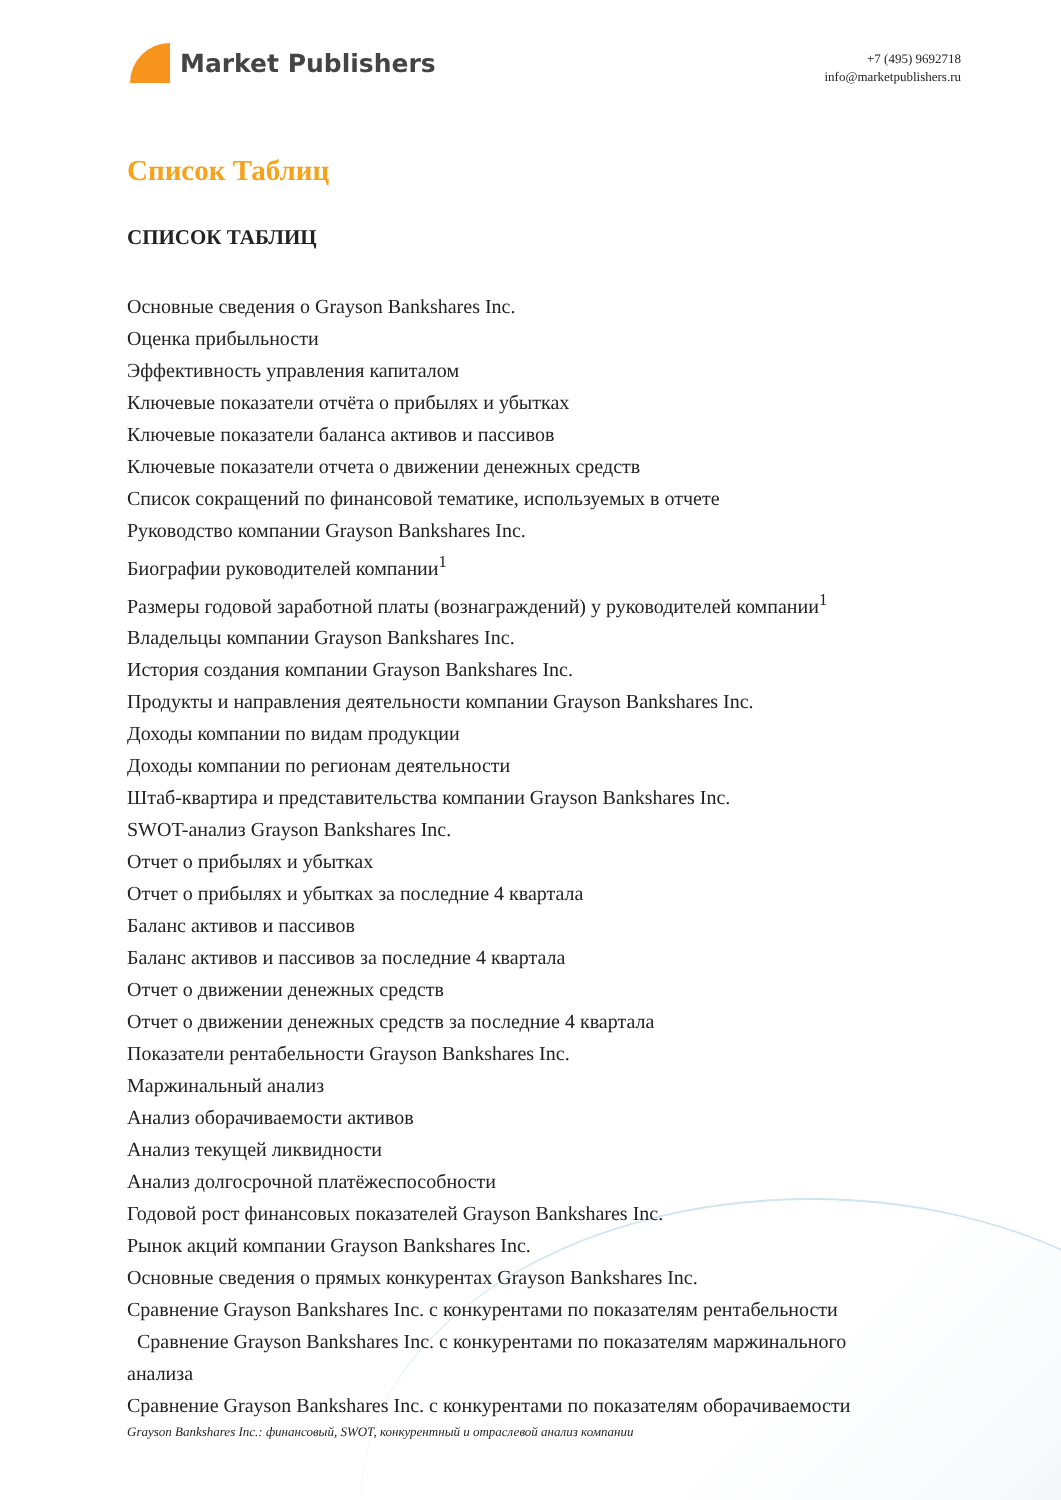Market Publishers
+7 (495) 9692718
info@marketpublishers.ru
Список Таблиц
СПИСОК ТАБЛИЦ
Основные сведения о Grayson Bankshares Inc.
Оценка прибыльности
Эффективность управления капиталом
Ключевые показатели отчёта о прибылях и убытках
Ключевые показатели баланса активов и пассивов
Ключевые показатели отчета о движении денежных средств
Список сокращений по финансовой тематике, используемых в отчете
Руководство компании Grayson Bankshares Inc.
Биографии руководителей компании<sup>1</sup>
Размеры годовой заработной платы (вознаграждений) у руководителей компании<sup>1</sup>
Владельцы компании Grayson Bankshares Inc.
История создания компании Grayson Bankshares Inc.
Продукты и направления деятельности компании Grayson Bankshares Inc.
Доходы компании по видам продукции
Доходы компании по регионам деятельности
Штаб-квартира и представительства компании Grayson Bankshares Inc.
SWOT-анализ Grayson Bankshares Inc.
Отчет о прибылях и убытках
Отчет о прибылях и убытках за последние 4 квартала
Баланс активов и пассивов
Баланс активов и пассивов за последние 4 квартала
Отчет о движении денежных средств
Отчет о движении денежных средств за последние 4 квартала
Показатели рентабельности Grayson Bankshares Inc.
Маржинальный анализ
Анализ оборачиваемости активов
Анализ текущей ликвидности
Анализ долгосрочной платёжеспособности
Годовой рост финансовых показателей Grayson Bankshares Inc.
Рынок акций компании Grayson Bankshares Inc.
Основные сведения о прямых конкурентах Grayson Bankshares Inc.
Сравнение Grayson Bankshares Inc. с конкурентами по показателям рентабельности
Сравнение Grayson Bankshares Inc. с конкурентами по показателям маржинального анализа
Сравнение Grayson Bankshares Inc. с конкурентами по показателям оборачиваемости
Grayson Bankshares Inc.: финансовый, SWOT, конкурентный и отраслевой анализ компании